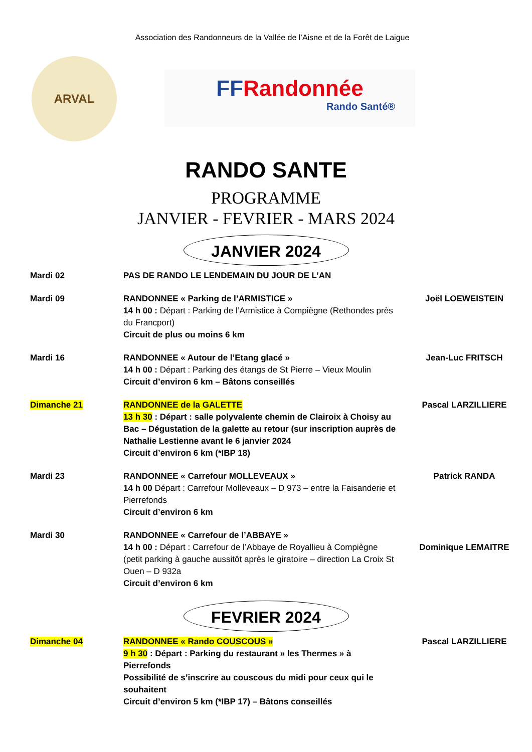Association des Randonneurs de la Vallée de l’Aisne et de la Forêt de Laigue
ARVAL
FFRandonnée
Rando Santé®
RANDO SANTE
PROGRAMME
JANVIER - FEVRIER - MARS 2024
JANVIER 2024
Mardi 02 PAS DE RANDO LE LENDEMAIN DU JOUR DE L’AN
Mardi 09 RANDONNEE « Parking de l’ARMISTICE »
14 h 00 : Départ : Parking de l’Armistice à Compiègne (Rethondes près du Francport)
Circuit de plus ou moins 6 km
Joël LOEWEISTEIN
Mardi 16 RANDONNEE « Autour de l’Etang glacé »
14 h 00 : Départ : Parking des étangs de St Pierre – Vieux Moulin
Circuit d’environ 6 km – Bâtons conseillés
Jean-Luc FRITSCH
Dimanche 21 RANDONNEE de la GALETTE
13 h 30 : Départ : salle polyvalente chemin de Clairoix à Choisy au Bac – Dégustation de la galette au retour (sur inscription auprès de Nathalie Lestienne avant le 6 janvier 2024
Circuit d’environ 6 km (*IBP 18)
Pascal LARZILLIERE
Mardi 23 RANDONNEE « Carrefour MOLLEVEAUX »
14 h 00 Départ : Carrefour Molleveaux – D 973 – entre la Faisanderie et Pierrefonds
Circuit d’environ 6 km
Patrick RANDA
Mardi 30 RANDONNEE « Carrefour de l’ABBAYE »
14 h 00 : Départ : Carrefour de l’Abbaye de Royallieu à Compiègne (petit parking à gauche aussitôt après le giratoire – direction La Croix St Ouen – D 932a
Circuit d’environ 6 km
Dominique LEMAITRE
FEVRIER 2024
Dimanche 04 RANDONNEE « Rando COUSCOUS »
9 h 30 : Départ : Parking du restaurant » les Thermes » à Pierrefonds
Possibilité de s’inscrire au couscous du midi pour ceux qui le souhaitent
Circuit d’environ 5 km (*IBP 17) – Bâtons conseillés
Pascal LARZILLIERE